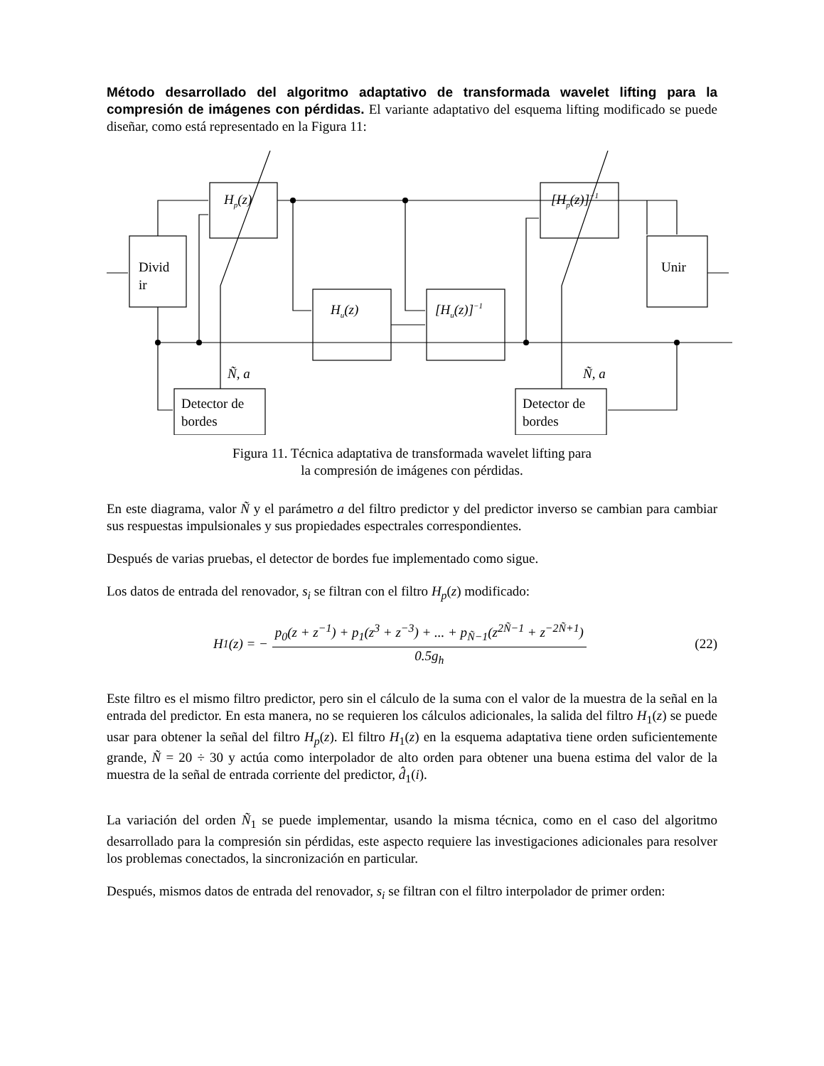Método desarrollado del algoritmo adaptativo de transformada wavelet lifting para la compresión de imágenes con pérdidas. El variante adaptativo del esquema lifting modificado se puede diseñar, como está representado en la Figura 11:
Divid
ir
Hp(z)
Hu(z)
[Hu(z)]−1
[Hp(z)]−1
Unir
Ñ, a
Ñ, a
Detector de
bordes
Detector de
bordes
Figura 11. Técnica adaptativa de transformada wavelet lifting para
la compresión de imágenes con pérdidas.
En este diagrama, valor Ñ y el parámetro a del filtro predictor y del predictor inverso se cambian para cambiar sus respuestas impulsionales y sus propiedades espectrales correspondientes.
Después de varias pruebas, el detector de bordes fue implementado como sigue.
Los datos de entrada del renovador, s<sub>i</sub> se filtran con el filtro H<sub>p</sub>(z) modificado:
H<sub>1</sub>(z) = − p<sub>0</sub>(z + z<sup>−1</sup>) + p<sub>1</sub>(z<sup>3</sup> + z<sup>−3</sup>) + ... + p<sub>Ñ−1</sub>(z<sup>2Ñ−1</sup> + z<sup>−2Ñ+1</sup>) 0.5g<sub>h</sub>
(22)
Este filtro es el mismo filtro predictor, pero sin el cálculo de la suma con el valor de la muestra de la señal en la entrada del predictor. En esta manera, no se requieren los cálculos adicionales, la salida del filtro H<sub>1</sub>(z) se puede usar para obtener la señal del filtro H<sub>p</sub>(z). El filtro H<sub>1</sub>(z) en la esquema adaptativa tiene orden suficientemente grande, Ñ = 20 ÷ 30 y actúa como interpolador de alto orden para obtener una buena estima del valor de la muestra de la señal de entrada corriente del predictor, d̂<sub>1</sub>(i).
La variación del orden Ñ<sub>1</sub> se puede implementar, usando la misma técnica, como en el caso del algoritmo desarrollado para la compresión sin pérdidas, este aspecto requiere las investigaciones adicionales para resolver los problemas conectados, la sincronización en particular.
Después, mismos datos de entrada del renovador, s<sub>i</sub> se filtran con el filtro interpolador de primer orden: